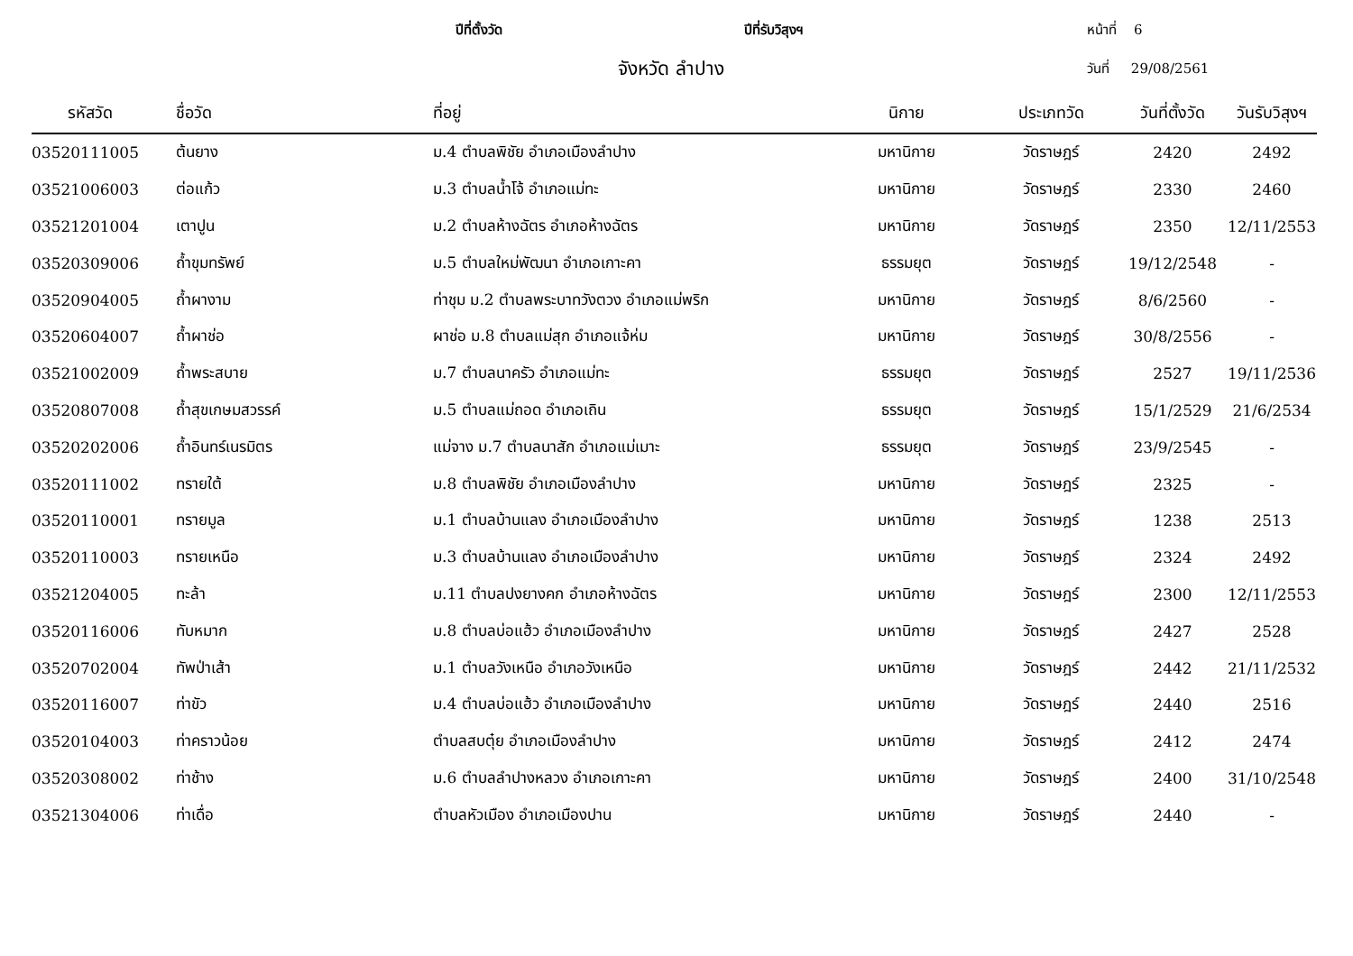ปีที่ตั้งวัด
ปีที่รับวิสุงฯ
หน้าที่ 6
จังหวัด ลำปาง
วันที่ 29/08/2561
| รหัสวัด | ชื่อวัด | ที่อยู่ | นิกาย | ประเภทวัด | วันที่ตั้งวัด | วันรับวิสุงฯ |
| --- | --- | --- | --- | --- | --- | --- |
| 03520111005 | ต้นยาง | ม.4 ตำบลพิชัย อำเภอเมืองลำปาง | มหานิกาย | วัดราษฎร์ | 2420 | 2492 |
| 03521006003 | ต่อแก้ว | ม.3 ตำบลน้ำโจ้ อำเภอแม่ทะ | มหานิกาย | วัดราษฎร์ | 2330 | 2460 |
| 03521201004 | เตาปูน | ม.2 ตำบลห้างฉัตร อำเภอห้างฉัตร | มหานิกาย | วัดราษฎร์ | 2350 | 12/11/2553 |
| 03520309006 | ถ้ำขุมทรัพย์ | ม.5 ตำบลใหม่พัฒนา อำเภอเกาะคา | ธรรมยุต | วัดราษฎร์ | 19/12/2548 | - |
| 03520904005 | ถ้ำผางาม | ท่าชุม ม.2 ตำบลพระบาทวังตวง อำเภอแม่พริก | มหานิกาย | วัดราษฎร์ | 8/6/2560 | - |
| 03520604007 | ถ้ำผาช่อ | ผาช่อ ม.8 ตำบลแม่สุก อำเภอแจ้ห่ม | มหานิกาย | วัดราษฎร์ | 30/8/2556 | - |
| 03521002009 | ถ้ำพระสบาย | ม.7 ตำบลนาครัว อำเภอแม่ทะ | ธรรมยุต | วัดราษฎร์ | 2527 | 19/11/2536 |
| 03520807008 | ถ้ำสุขเกษมสวรรค์ | ม.5 ตำบลแม่ถอด อำเภอเถิน | ธรรมยุต | วัดราษฎร์ | 15/1/2529 | 21/6/2534 |
| 03520202006 | ถ้ำอินทร์เนรมิตร | แม่จาง ม.7 ตำบลนาสัก อำเภอแม่เมาะ | ธรรมยุต | วัดราษฎร์ | 23/9/2545 | - |
| 03520111002 | ทรายใต้ | ม.8 ตำบลพิชัย อำเภอเมืองลำปาง | มหานิกาย | วัดราษฎร์ | 2325 | - |
| 03520110001 | ทรายมูล | ม.1 ตำบลบ้านแลง อำเภอเมืองลำปาง | มหานิกาย | วัดราษฎร์ | 1238 | 2513 |
| 03520110003 | ทรายเหนือ | ม.3 ตำบลบ้านแลง อำเภอเมืองลำปาง | มหานิกาย | วัดราษฎร์ | 2324 | 2492 |
| 03521204005 | ทะล้า | ม.11 ตำบลปงยางคก อำเภอห้างฉัตร | มหานิกาย | วัดราษฎร์ | 2300 | 12/11/2553 |
| 03520116006 | ทับหมาก | ม.8 ตำบลบ่อแฮ้ว อำเภอเมืองลำปาง | มหานิกาย | วัดราษฎร์ | 2427 | 2528 |
| 03520702004 | ทัพป่าเส้า | ม.1 ตำบลวังเหนือ อำเภอวังเหนือ | มหานิกาย | วัดราษฎร์ | 2442 | 21/11/2532 |
| 03520116007 | ท่าขัว | ม.4 ตำบลบ่อแฮ้ว อำเภอเมืองลำปาง | มหานิกาย | วัดราษฎร์ | 2440 | 2516 |
| 03520104003 | ท่าคราวน้อย | ตำบลสบตุ๋ย อำเภอเมืองลำปาง | มหานิกาย | วัดราษฎร์ | 2412 | 2474 |
| 03520308002 | ท่าช้าง | ม.6 ตำบลลำปางหลวง อำเภอเกาะคา | มหานิกาย | วัดราษฎร์ | 2400 | 31/10/2548 |
| 03521304006 | ท่าเดื่อ | ตำบลหัวเมือง อำเภอเมืองปาน | มหานิกาย | วัดราษฎร์ | 2440 | - |